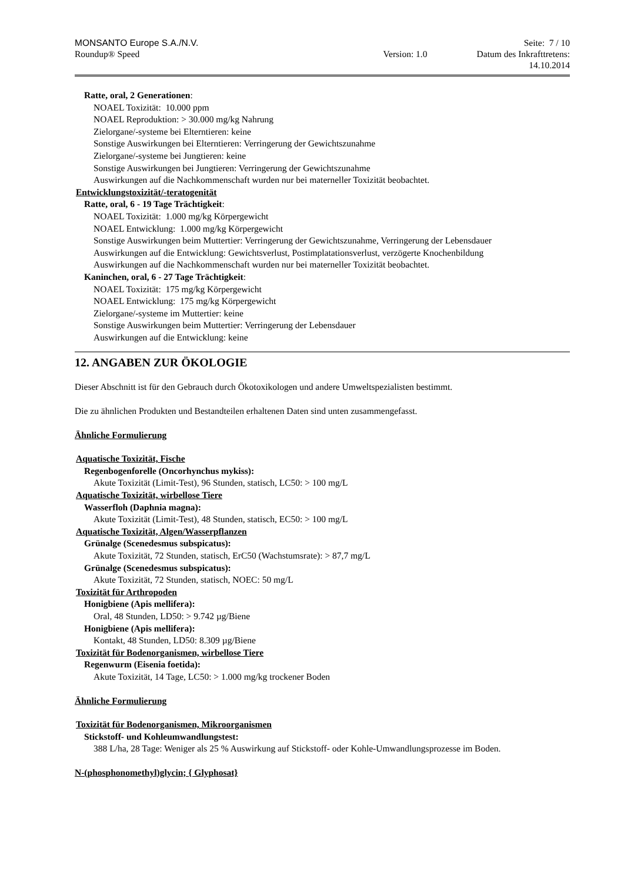MONSANTO Europe S.A./N.V. Seite: 7 / 10
Roundup® Speed Version: 1.0 Datum des Inkrafttretens:
14.10.2014
Ratte, oral, 2 Generationen:
NOAEL Toxizität: 10.000 ppm
NOAEL Reproduktion: > 30.000 mg/kg Nahrung
Zielorgane/-systeme bei Elterntieren: keine
Sonstige Auswirkungen bei Elterntieren: Verringerung der Gewichtszunahme
Zielorgane/-systeme bei Jungtieren: keine
Sonstige Auswirkungen bei Jungtieren: Verringerung der Gewichtszunahme
Auswirkungen auf die Nachkommenschaft wurden nur bei materneller Toxizität beobachtet.
Entwicklungstoxizität/-teratogenität
Ratte, oral, 6 - 19 Tage Trächtigkeit:
NOAEL Toxizität: 1.000 mg/kg Körpergewicht
NOAEL Entwicklung: 1.000 mg/kg Körpergewicht
Sonstige Auswirkungen beim Muttertier: Verringerung der Gewichtszunahme, Verringerung der Lebensdauer
Auswirkungen auf die Entwicklung: Gewichtsverlust, Postimplatationsverlust, verzögerte Knochenbildung
Auswirkungen auf die Nachkommenschaft wurden nur bei materneller Toxizität beobachtet.
Kaninchen, oral, 6 - 27 Tage Trächtigkeit:
NOAEL Toxizität: 175 mg/kg Körpergewicht
NOAEL Entwicklung: 175 mg/kg Körpergewicht
Zielorgane/-systeme im Muttertier: keine
Sonstige Auswirkungen beim Muttertier: Verringerung der Lebensdauer
Auswirkungen auf die Entwicklung: keine
12. ANGABEN ZUR ÖKOLOGIE
Dieser Abschnitt ist für den Gebrauch durch Ökotoxikologen und andere Umweltspezialisten bestimmt.
Die zu ähnlichen Produkten und Bestandteilen erhaltenen Daten sind unten zusammengefasst.
Ähnliche Formulierung
Aquatische Toxizität, Fische
Regenbogenforelle (Oncorhynchus mykiss):
Akute Toxizität (Limit-Test), 96 Stunden, statisch, LC50: > 100 mg/L
Aquatische Toxizität, wirbellose Tiere
Wasserfloh (Daphnia magna):
Akute Toxizität (Limit-Test), 48 Stunden, statisch, EC50: > 100 mg/L
Aquatische Toxizität, Algen/Wasserpflanzen
Grünalge (Scenedesmus subspicatus):
Akute Toxizität, 72 Stunden, statisch, ErC50 (Wachstumsrate): > 87,7 mg/L
Grünalge (Scenedesmus subspicatus):
Akute Toxizität, 72 Stunden, statisch, NOEC: 50 mg/L
Toxizität für Arthropoden
Honigbiene (Apis mellifera):
Oral, 48 Stunden, LD50: > 9.742 µg/Biene
Honigbiene (Apis mellifera):
Kontakt, 48 Stunden, LD50: 8.309 µg/Biene
Toxizität für Bodenorganismen, wirbellose Tiere
Regenwurm (Eisenia foetida):
Akute Toxizität, 14 Tage, LC50: > 1.000 mg/kg trockener Boden
Ähnliche Formulierung
Toxizität für Bodenorganismen, Mikroorganismen
Stickstoff- und Kohleumwandlungstest:
388 L/ha, 28 Tage: Weniger als 25 % Auswirkung auf Stickstoff- oder Kohle-Umwandlungsprozesse im Boden.
N-(phosphonomethyl)glycin; { Glyphosat}